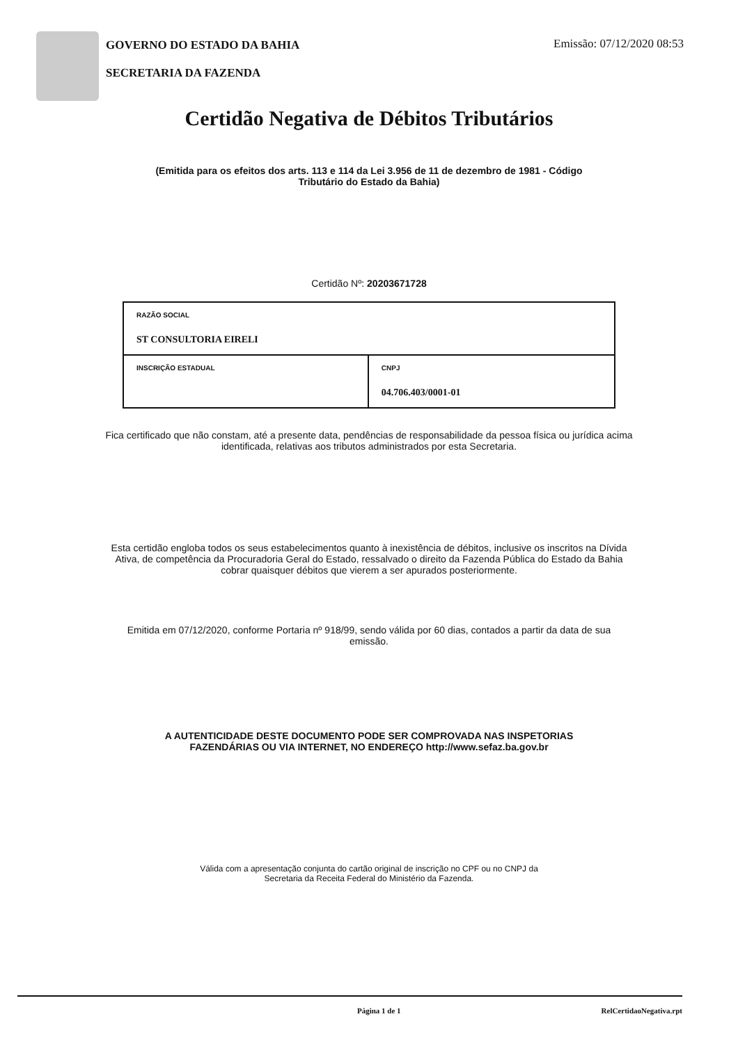GOVERNO DO ESTADO DA BAHIA
SECRETARIA DA FAZENDA
Emissão: 07/12/2020 08:53
Certidão Negativa de Débitos Tributários
(Emitida para os efeitos dos arts. 113 e 114 da Lei 3.956 de 11 de dezembro de 1981 - Código
Tributário do Estado da Bahia)
Certidão Nº: 20203671728
| RAZÃO SOCIAL ST CONSULTORIA EIRELI | |
| INSCRIÇÃO ESTADUAL | CNPJ 04.706.403/0001-01 |
Fica certificado que não constam, até a presente data, pendências de responsabilidade da pessoa física ou jurídica acima
identificada, relativas aos tributos administrados por esta Secretaria.
Esta certidão engloba todos os seus estabelecimentos quanto à inexistência de débitos, inclusive os inscritos na Dívida
Ativa, de competência da Procuradoria Geral do Estado, ressalvado o direito da Fazenda Pública do Estado da Bahia
cobrar quaisquer débitos que vierem a ser apurados posteriormente.
Emitida em 07/12/2020, conforme Portaria nº 918/99, sendo válida por 60 dias, contados a partir da data de sua
emissão.
A AUTENTICIDADE DESTE DOCUMENTO PODE SER COMPROVADA NAS INSPETORIAS
FAZENDÁRIAS OU VIA INTERNET, NO ENDEREÇO http://www.sefaz.ba.gov.br
Válida com a apresentação conjunta do cartão original de inscrição no CPF ou no CNPJ da
Secretaria da Receita Federal do Ministério da Fazenda.
Página 1 de 1 RelCertidaoNegativa.rpt